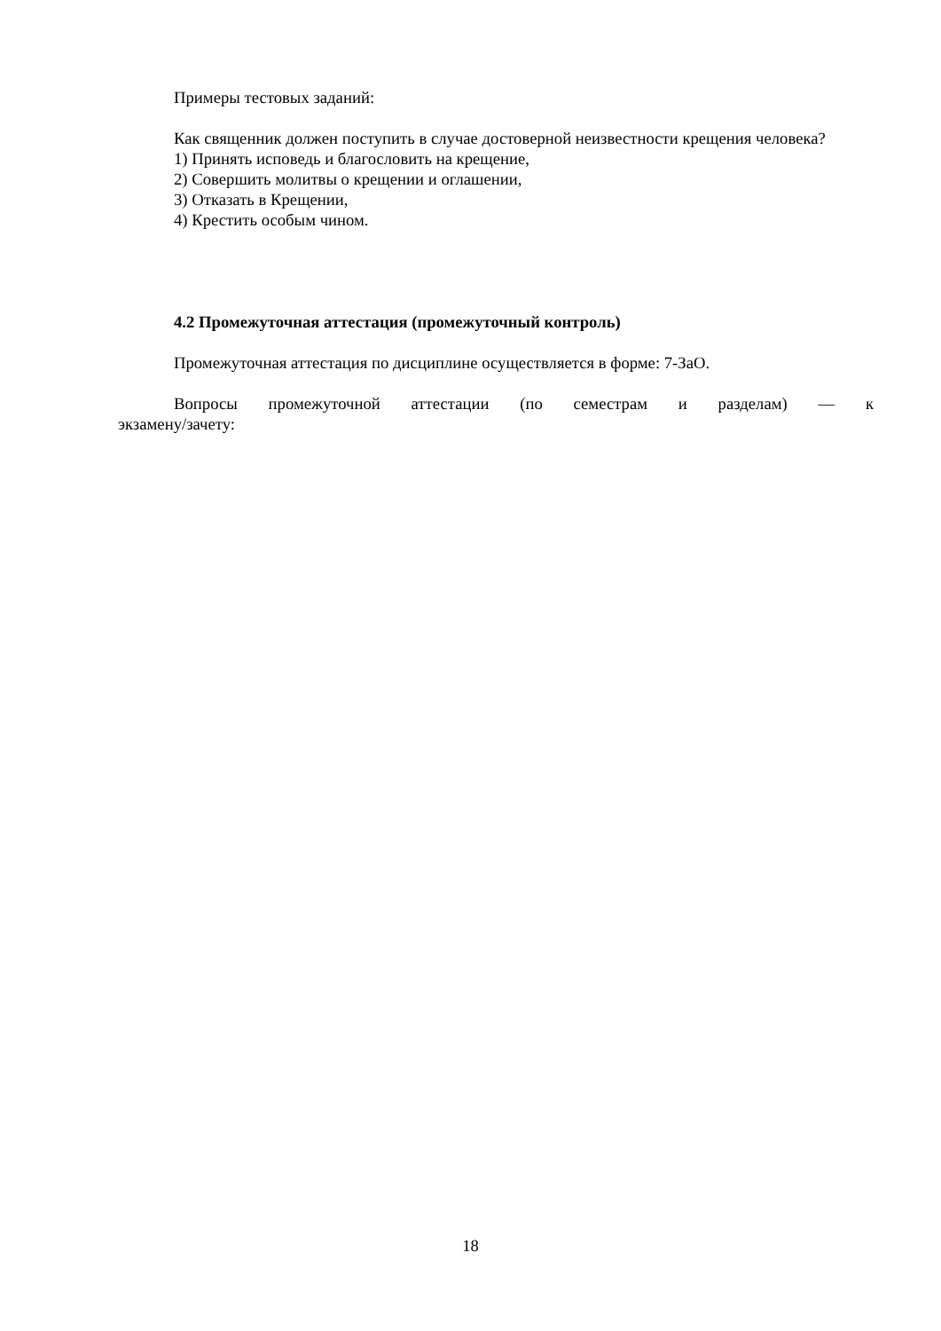Примеры тестовых заданий:
Как священник должен поступить в случае достоверной неизвестности крещения человека?
1) Принять исповедь и благословить на крещение,
2) Совершить молитвы о крещении и оглашении,
3) Отказать в Крещении,
4) Крестить особым чином.
4.2 Промежуточная аттестация (промежуточный контроль)
Промежуточная аттестация по дисциплине осуществляется в форме: 7-ЗаО.
Вопросы промежуточной аттестации (по семестрам и разделам) — к экзамену/зачету:
18